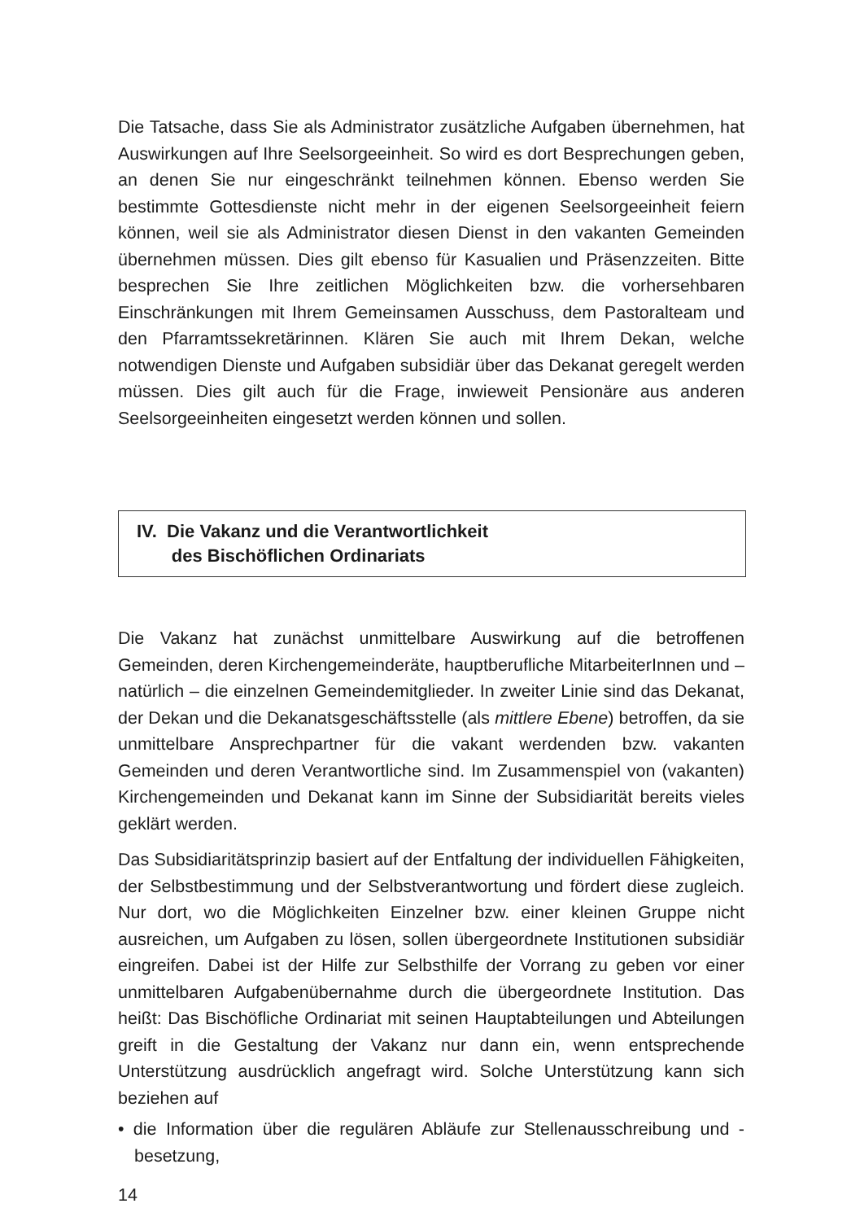Die Tatsache, dass Sie als Administrator zusätzliche Aufgaben übernehmen, hat Auswirkungen auf Ihre Seelsorgeeinheit. So wird es dort Besprechungen geben, an denen Sie nur eingeschränkt teilnehmen können. Ebenso werden Sie bestimmte Gottesdienste nicht mehr in der eigenen Seelsorgeeinheit feiern können, weil sie als Administrator diesen Dienst in den vakanten Gemeinden übernehmen müssen. Dies gilt ebenso für Kasualien und Präsenzzeiten. Bitte besprechen Sie Ihre zeitlichen Möglichkeiten bzw. die vorhersehbaren Einschränkungen mit Ihrem Gemeinsamen Ausschuss, dem Pastoralteam und den Pfarramtssekretärinnen. Klären Sie auch mit Ihrem Dekan, welche notwendigen Dienste und Aufgaben subsidiär über das Dekanat geregelt werden müssen. Dies gilt auch für die Frage, inwieweit Pensionäre aus anderen Seelsorgeeinheiten eingesetzt werden können und sollen.
IV. Die Vakanz und die Verantwortlichkeit
des Bischöflichen Ordinariats
Die Vakanz hat zunächst unmittelbare Auswirkung auf die betroffenen Gemeinden, deren Kirchengemeinderäte, hauptberufliche MitarbeiterInnen und – natürlich – die einzelnen Gemeindemitglieder. In zweiter Linie sind das Dekanat, der Dekan und die Dekanatsgeschäftsstelle (als mittlere Ebene) betroffen, da sie unmittelbare Ansprechpartner für die vakant werdenden bzw. vakanten Gemeinden und deren Verantwortliche sind. Im Zusammenspiel von (vakanten) Kirchengemeinden und Dekanat kann im Sinne der Subsidiarität bereits vieles geklärt werden.
Das Subsidiaritätsprinzip basiert auf der Entfaltung der individuellen Fähigkeiten, der Selbstbestimmung und der Selbstverantwortung und fördert diese zugleich. Nur dort, wo die Möglichkeiten Einzelner bzw. einer kleinen Gruppe nicht ausreichen, um Aufgaben zu lösen, sollen übergeordnete Institutionen subsidiär eingreifen. Dabei ist der Hilfe zur Selbsthilfe der Vorrang zu geben vor einer unmittelbaren Aufgabenübernahme durch die übergeordnete Institution. Das heißt: Das Bischöfliche Ordinariat mit seinen Hauptabteilungen und Abteilungen greift in die Gestaltung der Vakanz nur dann ein, wenn entsprechende Unterstützung ausdrücklich angefragt wird. Solche Unterstützung kann sich beziehen auf
• die Information über die regulären Abläufe zur Stellenausschreibung und -besetzung,
14